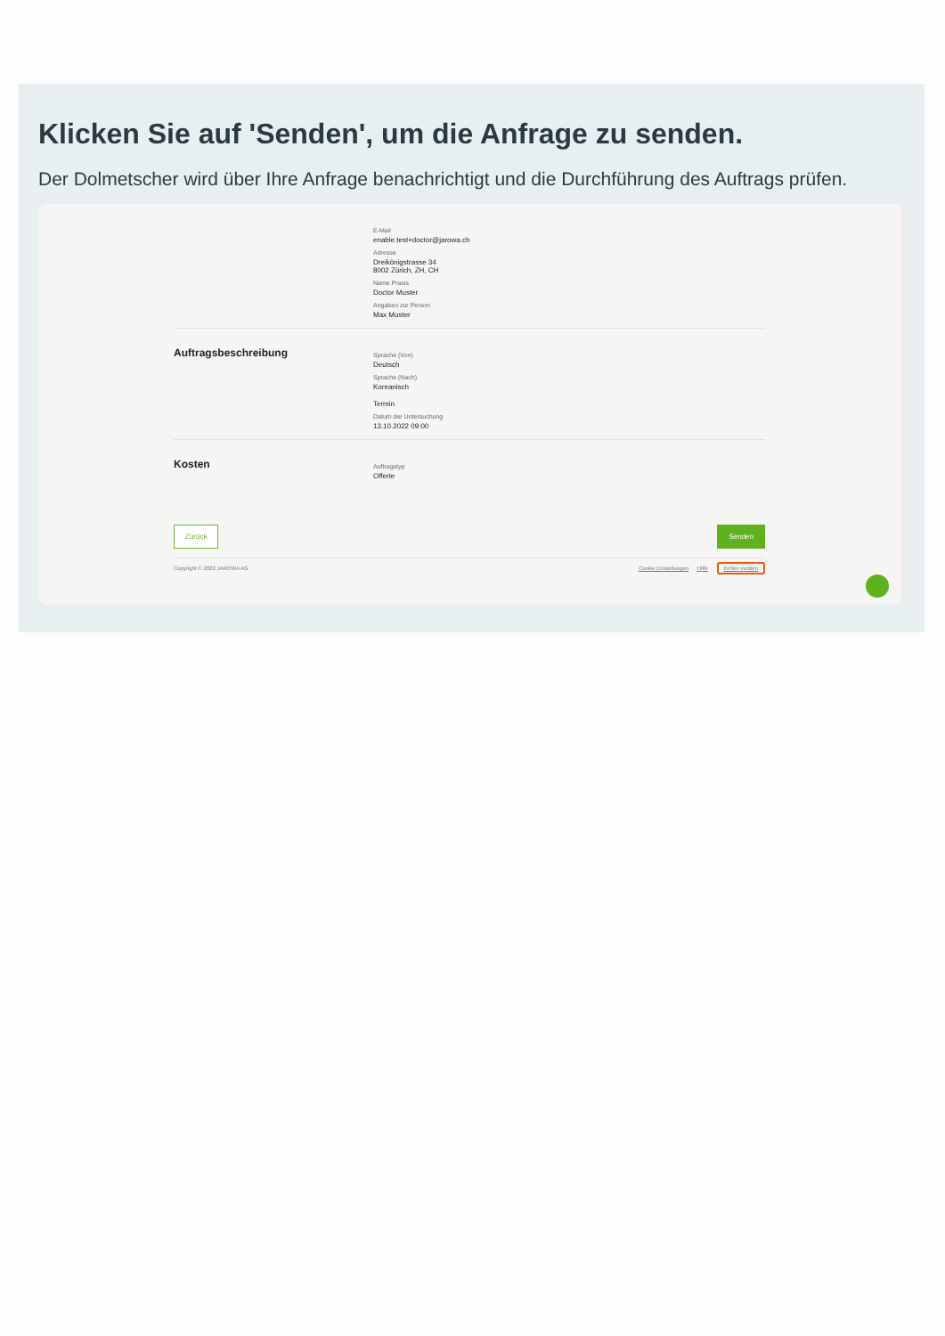Klicken Sie auf 'Senden', um die Anfrage zu senden.
Der Dolmetscher wird über Ihre Anfrage benachrichtigt und die Durchführung des Auftrags prüfen.
E-Mail
enable.test+doctor@jarowa.ch
Adresse
Dreikönigstrasse 34
8002 Zürich, ZH, CH
Name Praxis
Doctor Muster
Angaben zur Person
Max Muster
Auftragsbeschreibung
Sprache (Von)
Deutsch
Sprache (Nach)
Koreanisch
Termin
Datum der Untersuchung
13.10.2022 09:00
Kosten
Auftragstyp
Offerte
Zurück Senden
Copyright © 2022 JAROWA AG Cookie Einstellungen Hilfe Fehler melden